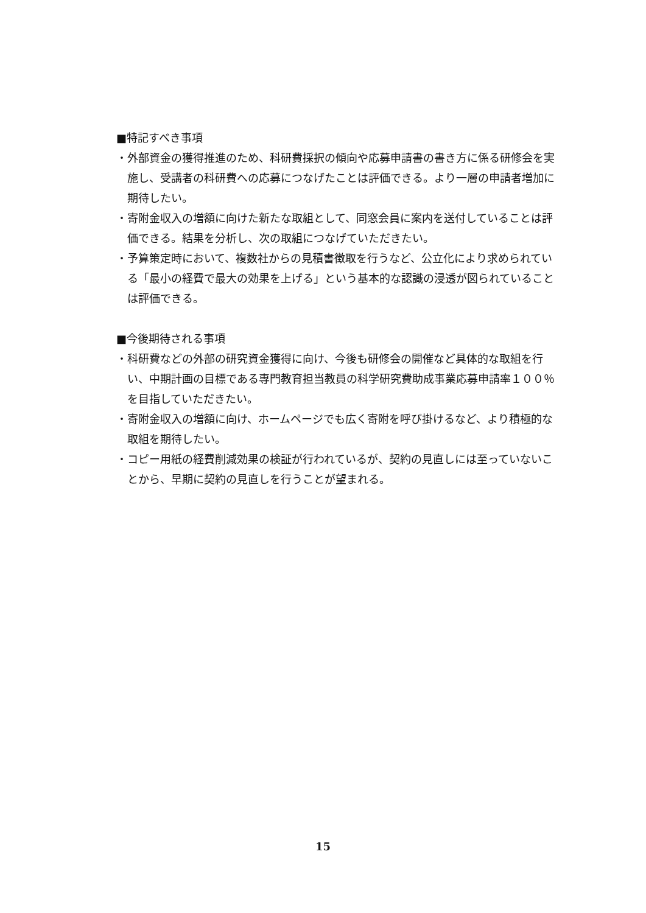■特記すべき事項
・外部資金の獲得推進のため、科研費採択の傾向や応募申請書の書き方に係る研修会を実施し、受講者の科研費への応募につなげたことは評価できる。より一層の申請者増加に期待したい。
・寄附金収入の増額に向けた新たな取組として、同窓会員に案内を送付していることは評価できる。結果を分析し、次の取組につなげていただきたい。
・予算策定時において、複数社からの見積書徴取を行うなど、公立化により求められている「最小の経費で最大の効果を上げる」という基本的な認識の浸透が図られていることは評価できる。
■今後期待される事項
・科研費などの外部の研究資金獲得に向け、今後も研修会の開催など具体的な取組を行い、中期計画の目標である専門教育担当教員の科学研究費助成事業応募申請率１００％を目指していただきたい。
・寄附金収入の増額に向け、ホームページでも広く寄附を呼び掛けるなど、より積極的な取組を期待したい。
・コピー用紙の経費削減効果の検証が行われているが、契約の見直しには至っていないことから、早期に契約の見直しを行うことが望まれる。
15